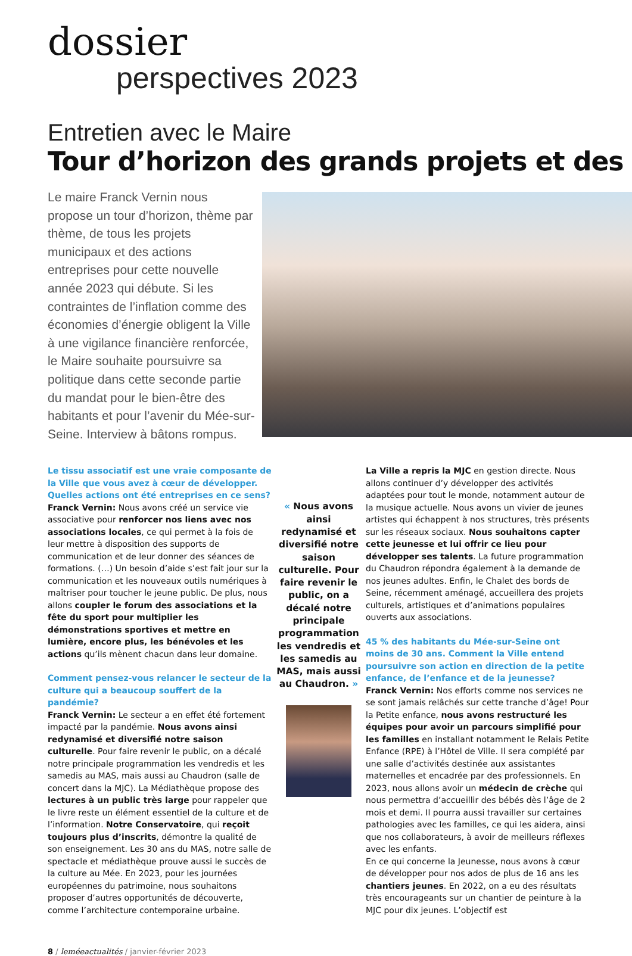dossier
perspectives 2023
Entretien avec le Maire
Tour d’horizon des grands projets et des
Le maire Franck Vernin nous propose un tour d’horizon, thème par thème, de tous les projets municipaux et des actions entreprises pour cette nouvelle année 2023 qui débute. Si les contraintes de l’inflation comme des économies d’énergie obligent la Ville à une vigilance financière renforcée, le Maire souhaite poursuivre sa politique dans cette seconde partie du mandat pour le bien-être des habitants et pour l’avenir du Mée-sur-Seine. Interview à bâtons rompus.
Le tissu associatif est une vraie composante de la Ville que vous avez à cœur de développer.
Quelles actions ont été entreprises en ce sens?
Franck Vernin: Nous avons créé un service vie associative pour renforcer nos liens avec nos associations locales, ce qui permet à la fois de leur mettre à disposition des supports de communication et de leur donner des séances de formations. (…) Un besoin d’aide s’est fait jour sur la communication et les nouveaux outils numériques à maîtriser pour toucher le jeune public. De plus, nous allons coupler le forum des associations et la fête du sport pour multiplier les démonstrations sportives et mettre en lumière, encore plus, les bénévoles et les actions qu’ils mènent chacun dans leur domaine.
Comment pensez-vous relancer le secteur de la culture qui a beaucoup souffert de la pandémie?
Franck Vernin: Le secteur a en effet été fortement impacté par la pandémie. Nous avons ainsi redynamisé et diversifié notre saison culturelle. Pour faire revenir le public, on a décalé notre principale programmation les vendredis et les samedis au MAS, mais aussi au Chaudron (salle de concert dans la MJC). La Médiathèque propose des lectures à un public très large pour rappeler que le livre reste un élément essentiel de la culture et de l’information. Notre Conservatoire, qui reçoit toujours plus d’inscrits, démontre la qualité de son enseignement. Les 30 ans du MAS, notre salle de spectacle et médiathèque prouve aussi le succès de la culture au Mée. En 2023, pour les journées européennes du patrimoine, nous souhaitons proposer d’autres opportunités de découverte, comme l’architecture contemporaine urbaine.
« Nous avons ainsi redynamisé et diversifié notre saison culturelle. Pour faire revenir le public, on a décalé notre principale programmation les vendredis et les samedis au MAS, mais aussi au Chaudron. »
La Ville a repris la MJC en gestion directe. Nous allons continuer d’y développer des activités adaptées pour tout le monde, notamment autour de la musique actuelle. Nous avons un vivier de jeunes artistes qui échappent à nos structures, très présents sur les réseaux sociaux. Nous souhaitons capter cette jeunesse et lui offrir ce lieu pour développer ses talents. La future programmation du Chaudron répondra également à la demande de nos jeunes adultes. Enfin, le Chalet des bords de Seine, récemment aménagé, accueillera des projets culturels, artistiques et d’animations populaires ouverts aux associations.
45 % des habitants du Mée-sur-Seine ont moins de 30 ans. Comment la Ville entend poursuivre son action en direction de la petite enfance, de l’enfance et de la jeunesse?
Franck Vernin: Nos efforts comme nos services ne se sont jamais relâchés sur cette tranche d’âge! Pour la Petite enfance, nous avons restructuré les équipes pour avoir un parcours simplifié pour les familles en installant notamment le Relais Petite Enfance (RPE) à l’Hôtel de Ville. Il sera complété par une salle d’activités destinée aux assistantes maternelles et encadrée par des professionnels. En 2023, nous allons avoir un médecin de crèche qui nous permettra d’accueillir des bébés dès l’âge de 2 mois et demi. Il pourra aussi travailler sur certaines pathologies avec les familles, ce qui les aidera, ainsi que nos collaborateurs, à avoir de meilleurs réflexes avec les enfants.
En ce qui concerne la Jeunesse, nous avons à cœur de développer pour nos ados de plus de 16 ans les chantiers jeunes. En 2022, on a eu des résultats très encourageants sur un chantier de peinture à la MJC pour dix jeunes. L’objectif est
8 / leméeactualités / janvier-février 2023